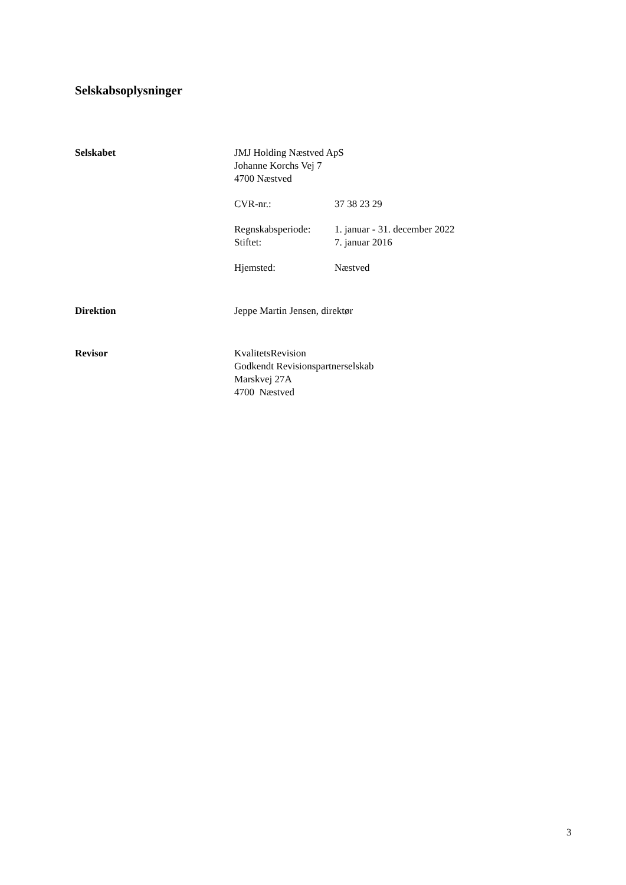Selskabsoplysninger
Selskabet JMJ Holding Næstved ApS
Johanne Korchs Vej 7
4700 Næstved
CVR-nr.: 37 38 23 29
Regnskabsperiode: 1. januar - 31. december 2022
Stiftet: 7. januar 2016
Hjemsted: Næstved
Direktion Jeppe Martin Jensen, direktør
Revisor KvalitetsRevision
Godkendt Revisionspartnerselskab
Marskvej 27A
4700 Næstved
3